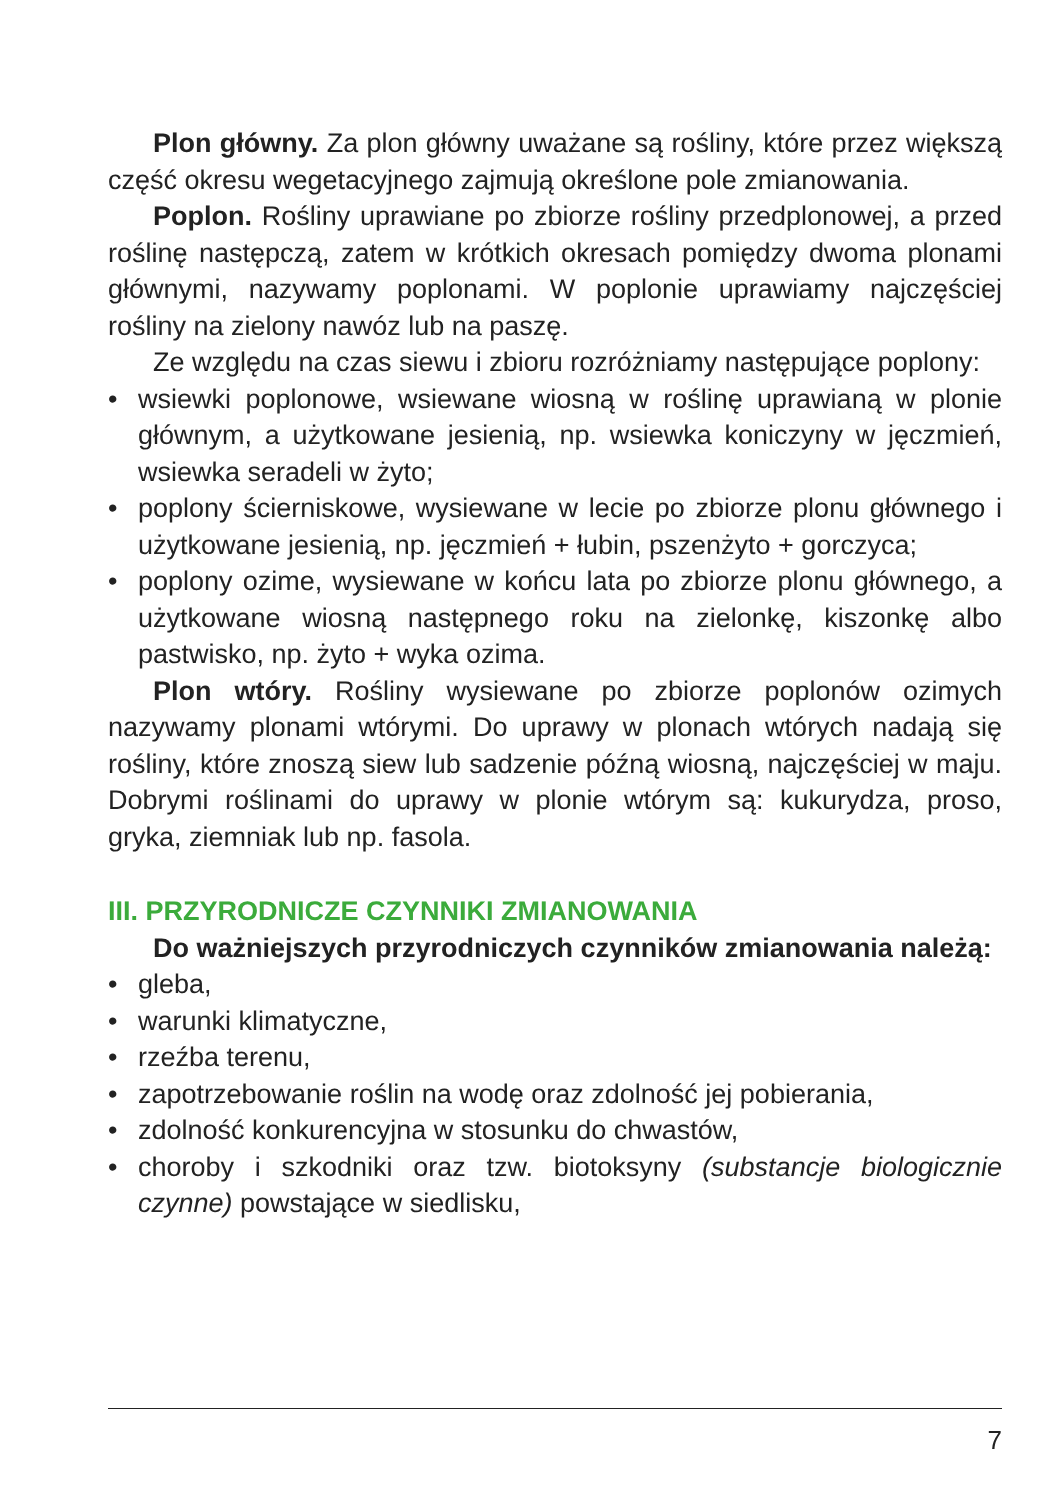Plon główny. Za plon główny uważane są rośliny, które przez większą część okresu wegetacyjnego zajmują określone pole zmianowania.
Poplon. Rośliny uprawiane po zbiorze rośliny przedplonowej, a przed roślinę następczą, zatem w krótkich okresach pomiędzy dwoma plonami głównymi, nazywamy poplonami. W poplonie uprawiamy najczęściej rośliny na zielony nawóz lub na paszę.
Ze względu na czas siewu i zbioru rozróżniamy następujące poplony:
• wsiewki poplonowe, wsiewane wiosną w roślinę uprawianą w plonie głównym, a użytkowane jesienią, np. wsiewka koniczyny w jęczmień, wsiewka seradeli w żyto;
• poplony ścierniskowe, wysiewane w lecie po zbiorze plonu głównego i użytkowane jesienią, np. jęczmień + łubin, pszenżyto + gorczyca;
• poplony ozime, wysiewane w końcu lata po zbiorze plonu głównego, a użytkowane wiosną następnego roku na zielonkę, kiszonkę albo pastwisko, np. żyto + wyka ozima.
Plon wtóry. Rośliny wysiewane po zbiorze poplonów ozimych nazywamy plonami wtórymi. Do uprawy w plonach wtórych nadają się rośliny, które znoszą siew lub sadzenie późną wiosną, najczęściej w maju. Dobrymi roślinami do uprawy w plonie wtórym są: kukurydza, proso, gryka, ziemniak lub np. fasola.
III. PRZYRODNICZE CZYNNIKI ZMIANOWANIA
Do ważniejszych przyrodniczych czynników zmianowania należą:
• gleba,
• warunki klimatyczne,
• rzeźba terenu,
• zapotrzebowanie roślin na wodę oraz zdolność jej pobierania,
• zdolność konkurencyjna w stosunku do chwastów,
• choroby i szkodniki oraz tzw. biotoksyny (substancje biologicznie czynne) powstające w siedlisku,
7